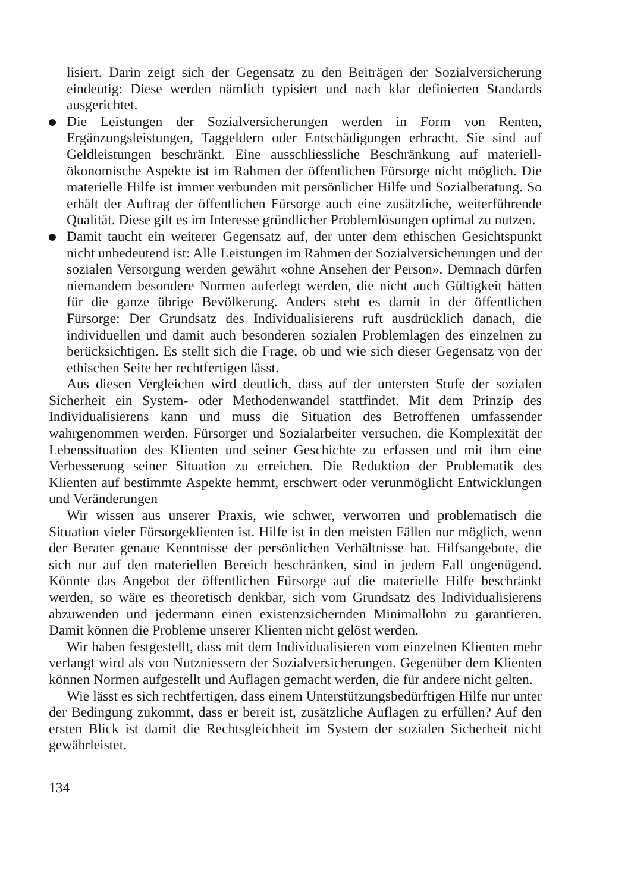lisiert. Darin zeigt sich der Gegensatz zu den Beiträgen der Sozialversicherung eindeutig: Diese werden nämlich typisiert und nach klar definierten Standards ausgerichtet.
Die Leistungen der Sozialversicherungen werden in Form von Renten, Ergänzungsleistungen, Taggeldern oder Entschädigungen erbracht. Sie sind auf Geldleistungen beschränkt. Eine ausschliessliche Beschränkung auf materiell-ökonomische Aspekte ist im Rahmen der öffentlichen Fürsorge nicht möglich. Die materielle Hilfe ist immer verbunden mit persönlicher Hilfe und Sozialberatung. So erhält der Auftrag der öffentlichen Fürsorge auch eine zusätzliche, weiterführende Qualität. Diese gilt es im Interesse gründlicher Problemlösungen optimal zu nutzen.
Damit taucht ein weiterer Gegensatz auf, der unter dem ethischen Gesichtspunkt nicht unbedeutend ist: Alle Leistungen im Rahmen der Sozialversicherungen und der sozialen Versorgung werden gewährt «ohne Ansehen der Person». Demnach dürfen niemandem besondere Normen auferlegt werden, die nicht auch Gültigkeit hätten für die ganze übrige Bevölkerung. Anders steht es damit in der öffentlichen Fürsorge: Der Grundsatz des Individualisierens ruft ausdrücklich danach, die individuellen und damit auch besonderen sozialen Problemlagen des einzelnen zu berücksichtigen. Es stellt sich die Frage, ob und wie sich dieser Gegensatz von der ethischen Seite her rechtfertigen lässt.
Aus diesen Vergleichen wird deutlich, dass auf der untersten Stufe der sozialen Sicherheit ein System- oder Methodenwandel stattfindet. Mit dem Prinzip des Individualisierens kann und muss die Situation des Betroffenen umfassender wahrgenommen werden. Fürsorger und Sozialarbeiter versuchen, die Komplexität der Lebenssituation des Klienten und seiner Geschichte zu erfassen und mit ihm eine Verbesserung seiner Situation zu erreichen. Die Reduktion der Problematik des Klienten auf bestimmte Aspekte hemmt, erschwert oder verunmöglicht Entwicklungen und Veränderungen
Wir wissen aus unserer Praxis, wie schwer, verworren und problematisch die Situation vieler Fürsorgeklienten ist. Hilfe ist in den meisten Fällen nur möglich, wenn der Berater genaue Kenntnisse der persönlichen Verhältnisse hat. Hilfsangebote, die sich nur auf den materiellen Bereich beschränken, sind in jedem Fall ungenügend. Könnte das Angebot der öffentlichen Fürsorge auf die materielle Hilfe beschränkt werden, so wäre es theoretisch denkbar, sich vom Grundsatz des Individualisierens abzuwenden und jedermann einen existenzsichernden Minimallohn zu garantieren. Damit können die Probleme unserer Klienten nicht gelöst werden.
Wir haben festgestellt, dass mit dem Individualisieren vom einzelnen Klienten mehr verlangt wird als von Nutzniessern der Sozialversicherungen. Gegenüber dem Klienten können Normen aufgestellt und Auflagen gemacht werden, die für andere nicht gelten.
Wie lässt es sich rechtfertigen, dass einem Unterstützungsbedürftigen Hilfe nur unter der Bedingung zukommt, dass er bereit ist, zusätzliche Auflagen zu erfüllen? Auf den ersten Blick ist damit die Rechtsgleichheit im System der sozialen Sicherheit nicht gewährleistet.
134